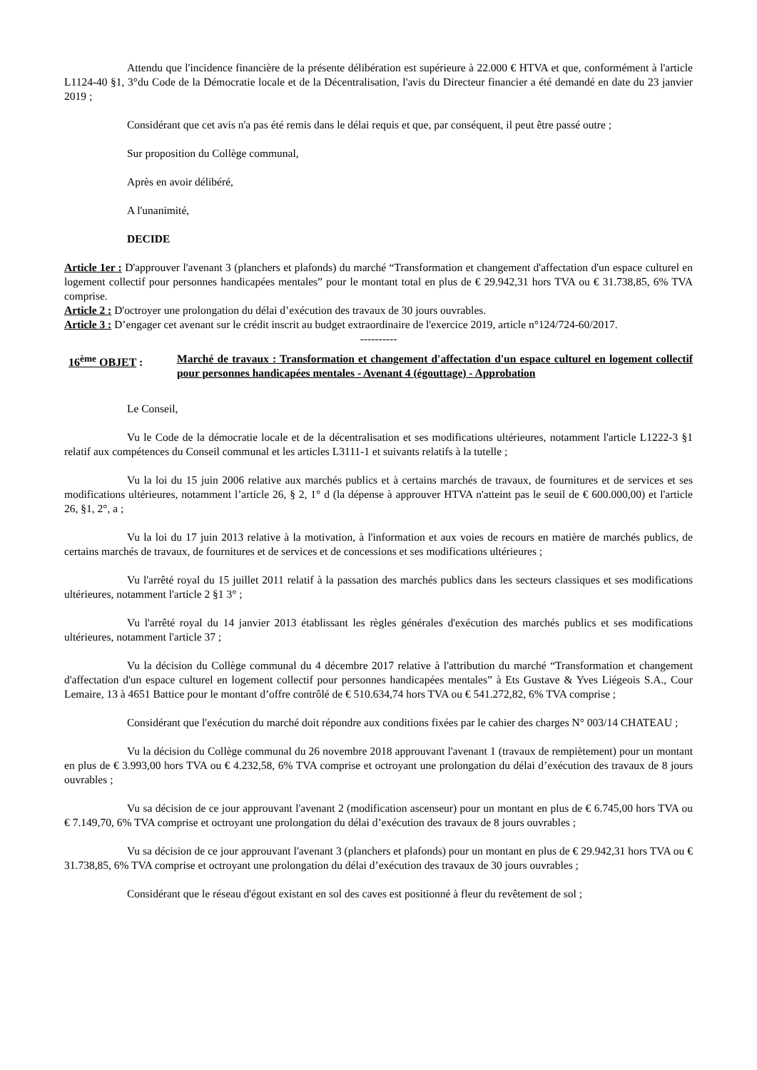Attendu que l'incidence financière de la présente délibération est supérieure à 22.000 € HTVA et que, conformément à l'article L1124-40 §1, 3°du Code de la Démocratie locale et de la Décentralisation, l'avis du Directeur financier a été demandé en date du 23 janvier 2019 ;
Considérant que cet avis n'a pas été remis dans le délai requis et que, par conséquent, il peut être passé outre ;
Sur proposition du Collège communal,
Après en avoir délibéré,
A l'unanimité,
DECIDE
Article 1er : D'approuver l'avenant 3 (planchers et plafonds) du marché “Transformation et changement d'affectation d'un espace culturel en logement collectif pour personnes handicapées mentales” pour le montant total en plus de € 29.942,31 hors TVA ou € 31.738,85, 6% TVA comprise.
Article 2 : D'octroyer une prolongation du délai d’exécution des travaux de 30 jours ouvrables.
Article 3 : D’engager cet avenant sur le crédit inscrit au budget extraordinaire de l'exercice 2019, article n°124/724-60/2017.
----------
16<sup>ème</sup> OBJET : Marché de travaux : Transformation et changement d'affectation d'un espace culturel en logement collectif pour personnes handicapées mentales - Avenant 4 (égouttage) - Approbation
Le Conseil,
Vu le Code de la démocratie locale et de la décentralisation et ses modifications ultérieures, notamment l'article L1222-3 §1 relatif aux compétences du Conseil communal et les articles L3111-1 et suivants relatifs à la tutelle ;
Vu la loi du 15 juin 2006 relative aux marchés publics et à certains marchés de travaux, de fournitures et de services et ses modifications ultérieures, notamment l’article 26, § 2, 1° d (la dépense à approuver HTVA n'atteint pas le seuil de € 600.000,00) et l'article 26, §1, 2°, a ;
Vu la loi du 17 juin 2013 relative à la motivation, à l'information et aux voies de recours en matière de marchés publics, de certains marchés de travaux, de fournitures et de services et de concessions et ses modifications ultérieures ;
Vu l'arrêté royal du 15 juillet 2011 relatif à la passation des marchés publics dans les secteurs classiques et ses modifications ultérieures, notamment l'article 2 §1 3° ;
Vu l'arrêté royal du 14 janvier 2013 établissant les règles générales d'exécution des marchés publics et ses modifications ultérieures, notamment l'article 37 ;
Vu la décision du Collège communal du 4 décembre 2017 relative à l'attribution du marché “Transformation et changement d'affectation d'un espace culturel en logement collectif pour personnes handicapées mentales” à Ets Gustave & Yves Liégeois S.A., Cour Lemaire, 13 à 4651 Battice pour le montant d’offre contrôlé de € 510.634,74 hors TVA ou € 541.272,82, 6% TVA comprise ;
Considérant que l'exécution du marché doit répondre aux conditions fixées par le cahier des charges N° 003/14 CHATEAU ;
Vu la décision du Collège communal du 26 novembre 2018 approuvant l'avenant 1 (travaux de rempiètement) pour un montant en plus de € 3.993,00 hors TVA ou € 4.232,58, 6% TVA comprise et octroyant une prolongation du délai d’exécution des travaux de 8 jours ouvrables ;
Vu sa décision de ce jour approuvant l'avenant 2 (modification ascenseur) pour un montant en plus de € 6.745,00 hors TVA ou € 7.149,70, 6% TVA comprise et octroyant une prolongation du délai d’exécution des travaux de 8 jours ouvrables ;
Vu sa décision de ce jour approuvant l'avenant 3 (planchers et plafonds) pour un montant en plus de € 29.942,31 hors TVA ou € 31.738,85, 6% TVA comprise et octroyant une prolongation du délai d’exécution des travaux de 30 jours ouvrables ;
Considérant que le réseau d'égout existant en sol des caves est positionné à fleur du revêtement de sol ;